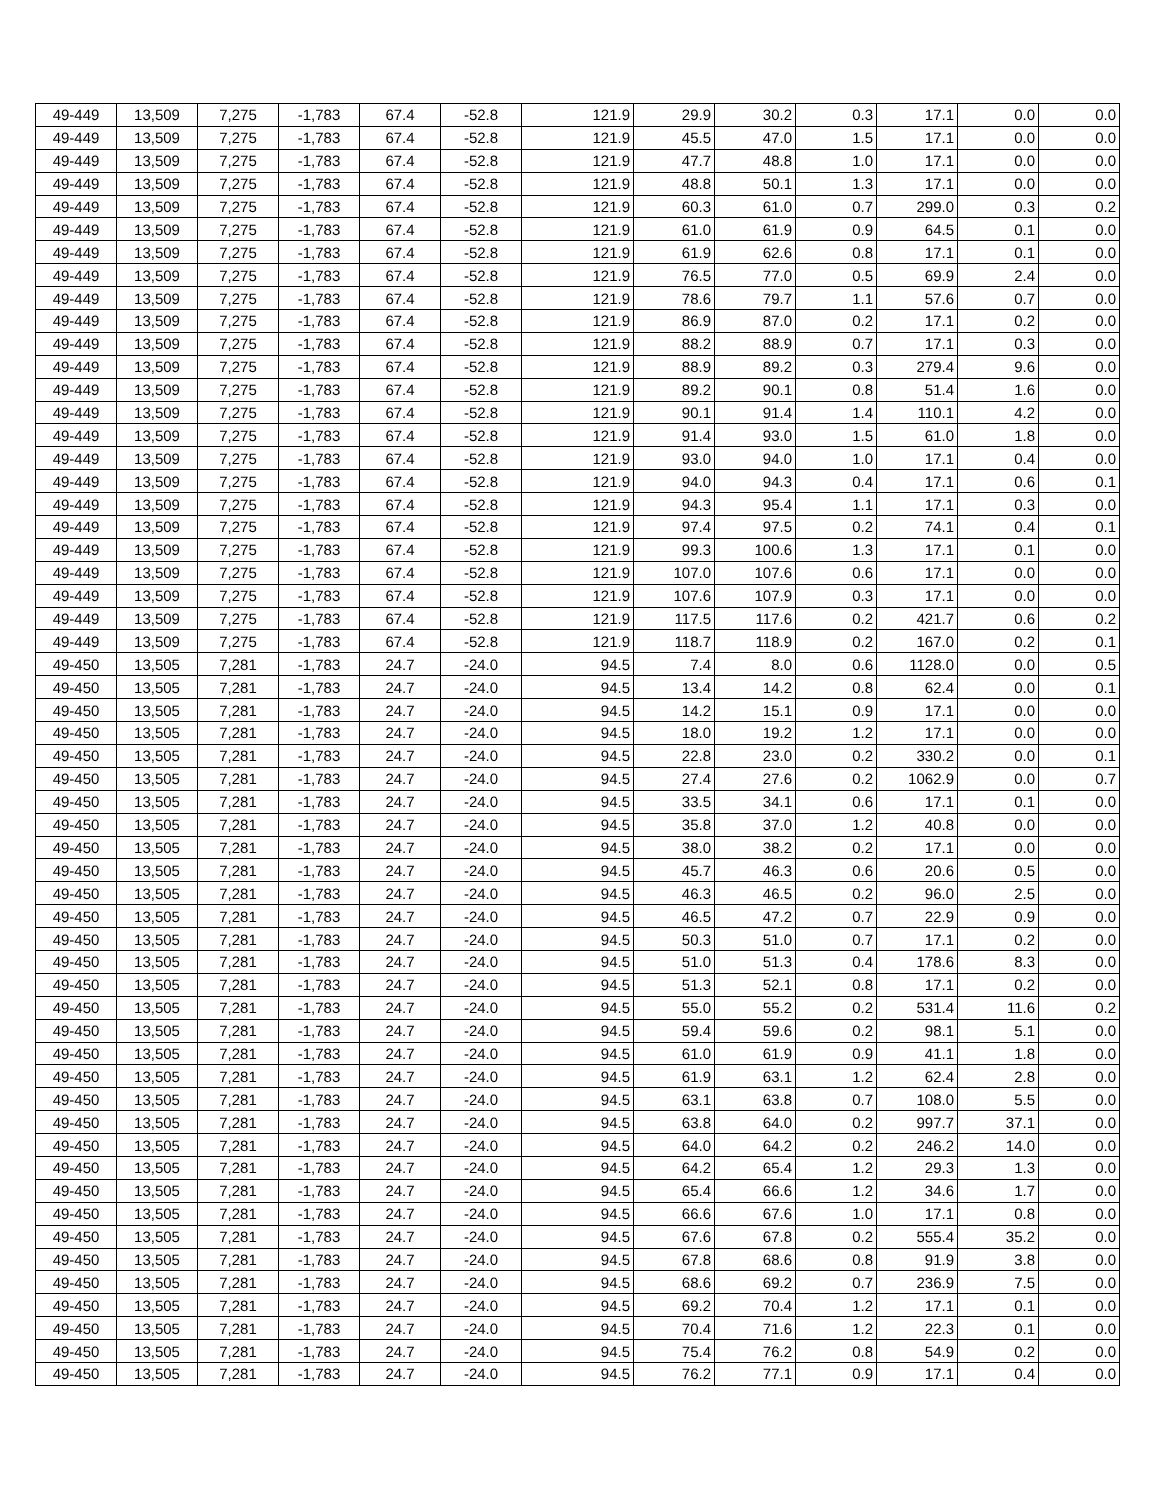| 49-449 | 13,509 | 7,275 | -1,783 | 67.4 | -52.8 | 121.9 | 29.9 | 30.2 | 0.3 | 17.1 | 0.0 | 0.0 |
| 49-449 | 13,509 | 7,275 | -1,783 | 67.4 | -52.8 | 121.9 | 45.5 | 47.0 | 1.5 | 17.1 | 0.0 | 0.0 |
| 49-449 | 13,509 | 7,275 | -1,783 | 67.4 | -52.8 | 121.9 | 47.7 | 48.8 | 1.0 | 17.1 | 0.0 | 0.0 |
| 49-449 | 13,509 | 7,275 | -1,783 | 67.4 | -52.8 | 121.9 | 48.8 | 50.1 | 1.3 | 17.1 | 0.0 | 0.0 |
| 49-449 | 13,509 | 7,275 | -1,783 | 67.4 | -52.8 | 121.9 | 60.3 | 61.0 | 0.7 | 299.0 | 0.3 | 0.2 |
| 49-449 | 13,509 | 7,275 | -1,783 | 67.4 | -52.8 | 121.9 | 61.0 | 61.9 | 0.9 | 64.5 | 0.1 | 0.0 |
| 49-449 | 13,509 | 7,275 | -1,783 | 67.4 | -52.8 | 121.9 | 61.9 | 62.6 | 0.8 | 17.1 | 0.1 | 0.0 |
| 49-449 | 13,509 | 7,275 | -1,783 | 67.4 | -52.8 | 121.9 | 76.5 | 77.0 | 0.5 | 69.9 | 2.4 | 0.0 |
| 49-449 | 13,509 | 7,275 | -1,783 | 67.4 | -52.8 | 121.9 | 78.6 | 79.7 | 1.1 | 57.6 | 0.7 | 0.0 |
| 49-449 | 13,509 | 7,275 | -1,783 | 67.4 | -52.8 | 121.9 | 86.9 | 87.0 | 0.2 | 17.1 | 0.2 | 0.0 |
| 49-449 | 13,509 | 7,275 | -1,783 | 67.4 | -52.8 | 121.9 | 88.2 | 88.9 | 0.7 | 17.1 | 0.3 | 0.0 |
| 49-449 | 13,509 | 7,275 | -1,783 | 67.4 | -52.8 | 121.9 | 88.9 | 89.2 | 0.3 | 279.4 | 9.6 | 0.0 |
| 49-449 | 13,509 | 7,275 | -1,783 | 67.4 | -52.8 | 121.9 | 89.2 | 90.1 | 0.8 | 51.4 | 1.6 | 0.0 |
| 49-449 | 13,509 | 7,275 | -1,783 | 67.4 | -52.8 | 121.9 | 90.1 | 91.4 | 1.4 | 110.1 | 4.2 | 0.0 |
| 49-449 | 13,509 | 7,275 | -1,783 | 67.4 | -52.8 | 121.9 | 91.4 | 93.0 | 1.5 | 61.0 | 1.8 | 0.0 |
| 49-449 | 13,509 | 7,275 | -1,783 | 67.4 | -52.8 | 121.9 | 93.0 | 94.0 | 1.0 | 17.1 | 0.4 | 0.0 |
| 49-449 | 13,509 | 7,275 | -1,783 | 67.4 | -52.8 | 121.9 | 94.0 | 94.3 | 0.4 | 17.1 | 0.6 | 0.1 |
| 49-449 | 13,509 | 7,275 | -1,783 | 67.4 | -52.8 | 121.9 | 94.3 | 95.4 | 1.1 | 17.1 | 0.3 | 0.0 |
| 49-449 | 13,509 | 7,275 | -1,783 | 67.4 | -52.8 | 121.9 | 97.4 | 97.5 | 0.2 | 74.1 | 0.4 | 0.1 |
| 49-449 | 13,509 | 7,275 | -1,783 | 67.4 | -52.8 | 121.9 | 99.3 | 100.6 | 1.3 | 17.1 | 0.1 | 0.0 |
| 49-449 | 13,509 | 7,275 | -1,783 | 67.4 | -52.8 | 121.9 | 107.0 | 107.6 | 0.6 | 17.1 | 0.0 | 0.0 |
| 49-449 | 13,509 | 7,275 | -1,783 | 67.4 | -52.8 | 121.9 | 107.6 | 107.9 | 0.3 | 17.1 | 0.0 | 0.0 |
| 49-449 | 13,509 | 7,275 | -1,783 | 67.4 | -52.8 | 121.9 | 117.5 | 117.6 | 0.2 | 421.7 | 0.6 | 0.2 |
| 49-449 | 13,509 | 7,275 | -1,783 | 67.4 | -52.8 | 121.9 | 118.7 | 118.9 | 0.2 | 167.0 | 0.2 | 0.1 |
| 49-450 | 13,505 | 7,281 | -1,783 | 24.7 | -24.0 | 94.5 | 7.4 | 8.0 | 0.6 | 1128.0 | 0.0 | 0.5 |
| 49-450 | 13,505 | 7,281 | -1,783 | 24.7 | -24.0 | 94.5 | 13.4 | 14.2 | 0.8 | 62.4 | 0.0 | 0.1 |
| 49-450 | 13,505 | 7,281 | -1,783 | 24.7 | -24.0 | 94.5 | 14.2 | 15.1 | 0.9 | 17.1 | 0.0 | 0.0 |
| 49-450 | 13,505 | 7,281 | -1,783 | 24.7 | -24.0 | 94.5 | 18.0 | 19.2 | 1.2 | 17.1 | 0.0 | 0.0 |
| 49-450 | 13,505 | 7,281 | -1,783 | 24.7 | -24.0 | 94.5 | 22.8 | 23.0 | 0.2 | 330.2 | 0.0 | 0.1 |
| 49-450 | 13,505 | 7,281 | -1,783 | 24.7 | -24.0 | 94.5 | 27.4 | 27.6 | 0.2 | 1062.9 | 0.0 | 0.7 |
| 49-450 | 13,505 | 7,281 | -1,783 | 24.7 | -24.0 | 94.5 | 33.5 | 34.1 | 0.6 | 17.1 | 0.1 | 0.0 |
| 49-450 | 13,505 | 7,281 | -1,783 | 24.7 | -24.0 | 94.5 | 35.8 | 37.0 | 1.2 | 40.8 | 0.0 | 0.0 |
| 49-450 | 13,505 | 7,281 | -1,783 | 24.7 | -24.0 | 94.5 | 38.0 | 38.2 | 0.2 | 17.1 | 0.0 | 0.0 |
| 49-450 | 13,505 | 7,281 | -1,783 | 24.7 | -24.0 | 94.5 | 45.7 | 46.3 | 0.6 | 20.6 | 0.5 | 0.0 |
| 49-450 | 13,505 | 7,281 | -1,783 | 24.7 | -24.0 | 94.5 | 46.3 | 46.5 | 0.2 | 96.0 | 2.5 | 0.0 |
| 49-450 | 13,505 | 7,281 | -1,783 | 24.7 | -24.0 | 94.5 | 46.5 | 47.2 | 0.7 | 22.9 | 0.9 | 0.0 |
| 49-450 | 13,505 | 7,281 | -1,783 | 24.7 | -24.0 | 94.5 | 50.3 | 51.0 | 0.7 | 17.1 | 0.2 | 0.0 |
| 49-450 | 13,505 | 7,281 | -1,783 | 24.7 | -24.0 | 94.5 | 51.0 | 51.3 | 0.4 | 178.6 | 8.3 | 0.0 |
| 49-450 | 13,505 | 7,281 | -1,783 | 24.7 | -24.0 | 94.5 | 51.3 | 52.1 | 0.8 | 17.1 | 0.2 | 0.0 |
| 49-450 | 13,505 | 7,281 | -1,783 | 24.7 | -24.0 | 94.5 | 55.0 | 55.2 | 0.2 | 531.4 | 11.6 | 0.2 |
| 49-450 | 13,505 | 7,281 | -1,783 | 24.7 | -24.0 | 94.5 | 59.4 | 59.6 | 0.2 | 98.1 | 5.1 | 0.0 |
| 49-450 | 13,505 | 7,281 | -1,783 | 24.7 | -24.0 | 94.5 | 61.0 | 61.9 | 0.9 | 41.1 | 1.8 | 0.0 |
| 49-450 | 13,505 | 7,281 | -1,783 | 24.7 | -24.0 | 94.5 | 61.9 | 63.1 | 1.2 | 62.4 | 2.8 | 0.0 |
| 49-450 | 13,505 | 7,281 | -1,783 | 24.7 | -24.0 | 94.5 | 63.1 | 63.8 | 0.7 | 108.0 | 5.5 | 0.0 |
| 49-450 | 13,505 | 7,281 | -1,783 | 24.7 | -24.0 | 94.5 | 63.8 | 64.0 | 0.2 | 997.7 | 37.1 | 0.0 |
| 49-450 | 13,505 | 7,281 | -1,783 | 24.7 | -24.0 | 94.5 | 64.0 | 64.2 | 0.2 | 246.2 | 14.0 | 0.0 |
| 49-450 | 13,505 | 7,281 | -1,783 | 24.7 | -24.0 | 94.5 | 64.2 | 65.4 | 1.2 | 29.3 | 1.3 | 0.0 |
| 49-450 | 13,505 | 7,281 | -1,783 | 24.7 | -24.0 | 94.5 | 65.4 | 66.6 | 1.2 | 34.6 | 1.7 | 0.0 |
| 49-450 | 13,505 | 7,281 | -1,783 | 24.7 | -24.0 | 94.5 | 66.6 | 67.6 | 1.0 | 17.1 | 0.8 | 0.0 |
| 49-450 | 13,505 | 7,281 | -1,783 | 24.7 | -24.0 | 94.5 | 67.6 | 67.8 | 0.2 | 555.4 | 35.2 | 0.0 |
| 49-450 | 13,505 | 7,281 | -1,783 | 24.7 | -24.0 | 94.5 | 67.8 | 68.6 | 0.8 | 91.9 | 3.8 | 0.0 |
| 49-450 | 13,505 | 7,281 | -1,783 | 24.7 | -24.0 | 94.5 | 68.6 | 69.2 | 0.7 | 236.9 | 7.5 | 0.0 |
| 49-450 | 13,505 | 7,281 | -1,783 | 24.7 | -24.0 | 94.5 | 69.2 | 70.4 | 1.2 | 17.1 | 0.1 | 0.0 |
| 49-450 | 13,505 | 7,281 | -1,783 | 24.7 | -24.0 | 94.5 | 70.4 | 71.6 | 1.2 | 22.3 | 0.1 | 0.0 |
| 49-450 | 13,505 | 7,281 | -1,783 | 24.7 | -24.0 | 94.5 | 75.4 | 76.2 | 0.8 | 54.9 | 0.2 | 0.0 |
| 49-450 | 13,505 | 7,281 | -1,783 | 24.7 | -24.0 | 94.5 | 76.2 | 77.1 | 0.9 | 17.1 | 0.4 | 0.0 |